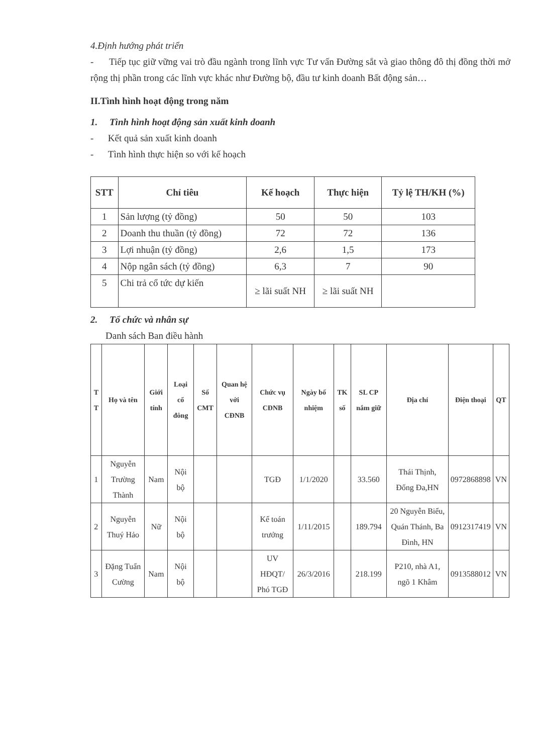4.Định hướng phát triển
- Tiếp tục giữ vững vai trò đầu ngành trong lĩnh vực Tư vấn Đường sắt và giao thông đô thị đồng thời mở rộng thị phần trong các lĩnh vực khác như Đường bộ, đầu tư kinh doanh Bất động sản…
II.Tình hình hoạt động trong năm
1. Tình hình hoạt động sản xuất kinh doanh
- Kết quả sản xuất kinh doanh
- Tình hình thực hiện so với kế hoạch
| STT | Chỉ tiêu | Kế hoạch | Thực hiện | Tỷ lệ TH/KH (%) |
| --- | --- | --- | --- | --- |
| 1 | Sản lượng (tỷ đồng) | 50 | 50 | 103 |
| 2 | Doanh thu thuần (tỷ đồng) | 72 | 72 | 136 |
| 3 | Lợi nhuận (tỷ đồng) | 2,6 | 1,5 | 173 |
| 4 | Nộp ngân sách (tỷ đồng) | 6,3 | 7 | 90 |
| 5 | Chi trả cổ tức dự kiến | ≥ lãi suất NH | ≥ lãi suất NH | |
2. Tổ chức và nhân sự
Danh sách Ban điều hành
| T T | Họ và tên | Giới tính | Loại cổ đông | Số CMT | Quan hệ với CĐNB | Chức vụ CĐNB | Ngày bổ nhiệm | TK số | SL CP nắm giữ | Địa chỉ | Điện thoại | QT |
| --- | --- | --- | --- | --- | --- | --- | --- | --- | --- | --- | --- | --- |
| 1 | Nguyễn Trường Thành | Nam | Nội bộ | | | TGĐ | 1/1/2020 | | 33.560 | Thái Thịnh, Đống Đa,HN | 0972868898 | VN |
| 2 | Nguyễn Thuý Hảo | Nữ | Nội bộ | | | Kế toán trưởng | 1/11/2015 | | 189.794 | 20 Nguyễn Biểu, Quán Thánh, Ba Đình, HN | 0912317419 | VN |
| 3 | Đặng Tuấn Cường | Nam | Nội bộ | | | UV HĐQT/ Phó TGĐ | 26/3/2016 | | 218.199 | P210, nhà A1, ngõ 1 Khâm | 0913588012 | VN |